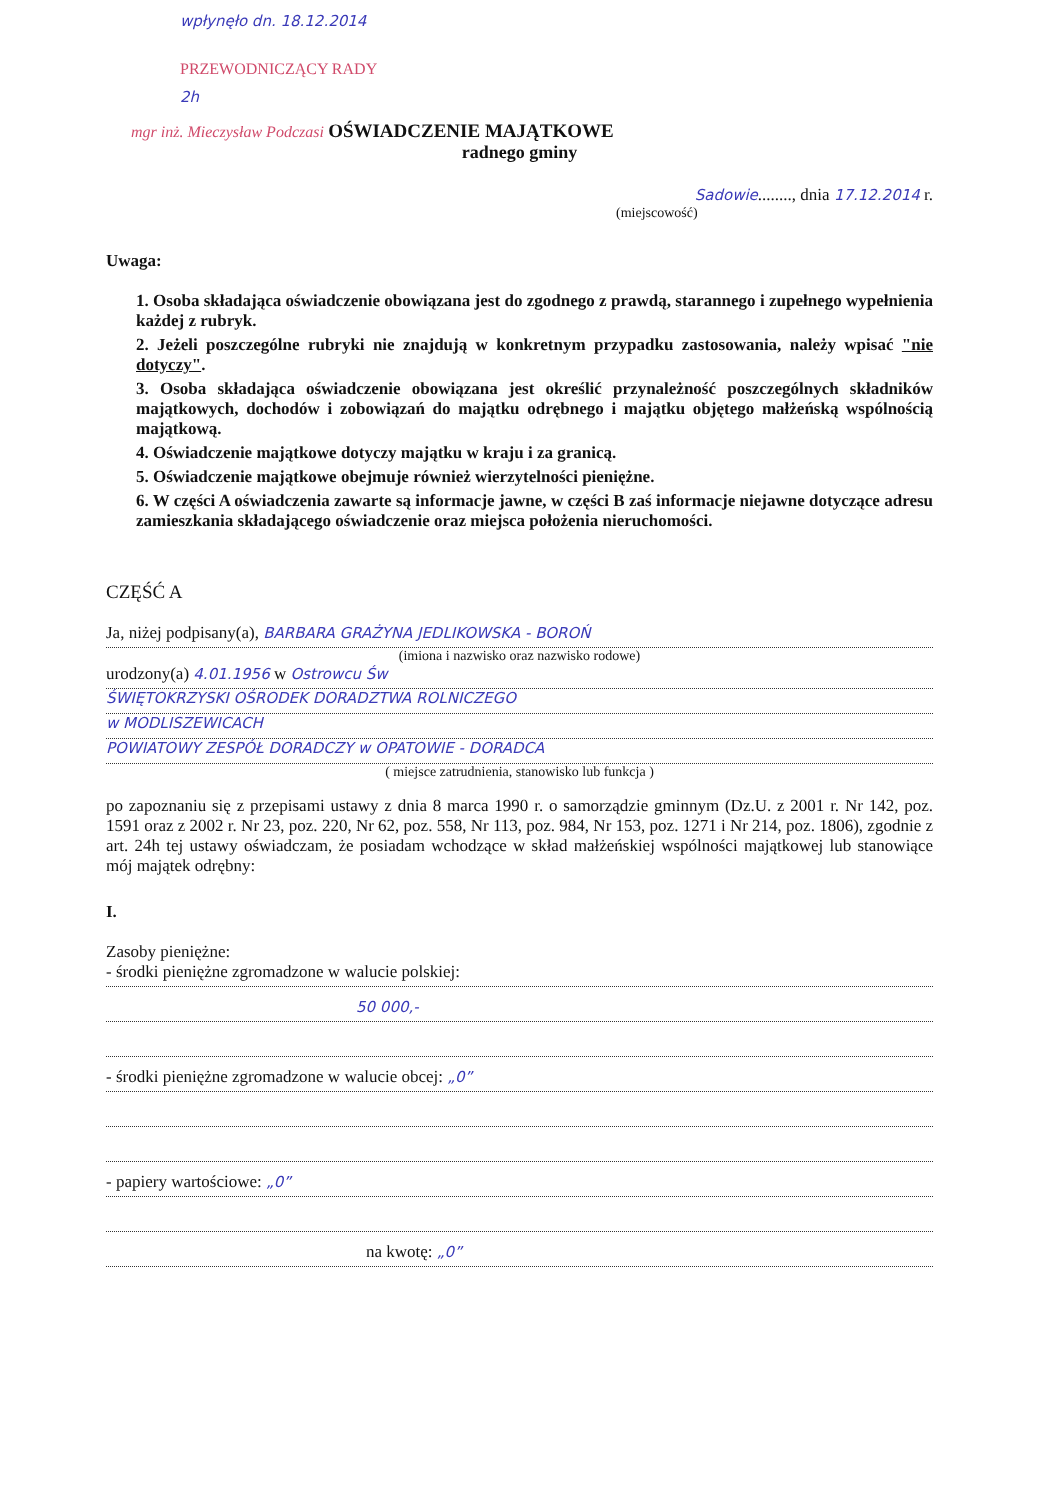wpłynęło dn. 18.12.2014
PRZEWODNICZĄCY RADY
2h
mgr inż. Mieczysław Podczasi OŚWIADCZENIE MAJĄTKOWE
radnego gminy
Sadowie........, dnia 17.12.2014 r.
(miejscowość)
Uwaga:
1. Osoba składająca oświadczenie obowiązana jest do zgodnego z prawdą, starannego i zupełnego wypełnienia każdej z rubryk.
2. Jeżeli poszczególne rubryki nie znajdują w konkretnym przypadku zastosowania, należy wpisać "nie dotyczy".
3. Osoba składająca oświadczenie obowiązana jest określić przynależność poszczególnych składników majątkowych, dochodów i zobowiązań do majątku odrębnego i majątku objętego małżeńską wspólnością majątkową.
4. Oświadczenie majątkowe dotyczy majątku w kraju i za granicą.
5. Oświadczenie majątkowe obejmuje również wierzytelności pieniężne.
6. W części A oświadczenia zawarte są informacje jawne, w części B zaś informacje niejawne dotyczące adresu zamieszkania składającego oświadczenie oraz miejsca położenia nieruchomości.
CZĘŚĆ A
Ja, niżej podpisany(a), BARBARA GRAŻYNA JEDLIKOWSKA - BOROŃ
(imiona i nazwisko oraz nazwisko rodowe)
urodzony(a) 4.01.1956 w Ostrowcu Św
ŚWIĘTOKRZYSKI OŚRODEK DORADZTWA ROLNICZEGO
w MODLISZEWICACH
POWIATOWY ZESPÓŁ DORADCZY w OPATOWIE - DORADCA
( miejsce zatrudnienia, stanowisko lub funkcja )
po zapoznaniu się z przepisami ustawy z dnia 8 marca 1990 r. o samorządzie gminnym (Dz.U. z 2001 r. Nr 142, poz. 1591 oraz z 2002 r. Nr 23, poz. 220, Nr 62, poz. 558, Nr 113, poz. 984, Nr 153, poz. 1271 i Nr 214, poz. 1806), zgodnie z art. 24h tej ustawy oświadczam, że posiadam wchodzące w skład małżeńskiej wspólności majątkowej lub stanowiące mój majątek odrębny:
I.
Zasoby pieniężne:
- środki pieniężne zgromadzone w walucie polskiej:
50 000,-
- środki pieniężne zgromadzone w walucie obcej: „0”
- papiery wartościowe: „0”
na kwotę: „0”